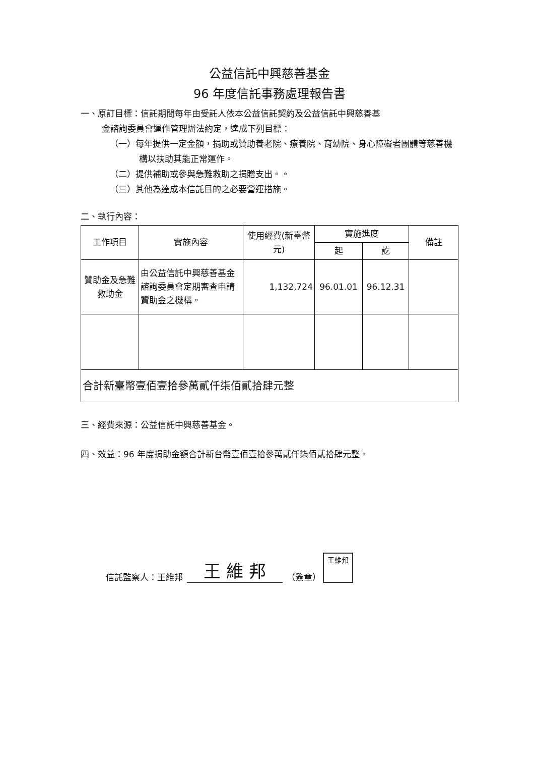公益信託中興慈善基金
96 年度信託事務處理報告書
一、原訂目標：信託期間每年由受託人依本公益信託契約及公益信託中興慈善基
金諮詢委員會運作管理辦法約定，達成下列目標：
（一）每年提供一定金額，捐助或贊助養老院、療養院、育幼院、身心障礙者團體等慈善機構以扶助其能正常運作。
（二）提供補助或參與急難救助之捐贈支出。。
（三）其他為達成本信託目的之必要營運措施。
二、執行內容：
| 工作項目 | 實施內容 | 使用經費(新臺幣元) | 實施進度 | | 備註 |
| --- | --- | --- | --- | --- | --- |
| | | | 起 | 訖 | |
| 贊助金及急難救助金 | 由公益信託中興慈善基金諮詢委員會定期審查申請贊助金之機構。 | 1,132,724 | 96.01.01 | 96.12.31 | |
| 合計新臺幣壹佰壹拾參萬貳仟柒佰貳拾肆元整 | | | | | |
三、經費來源：公益信託中興慈善基金。
四、效益：96 年度捐助金額合計新台幣壹佰壹拾參萬貳仟柒佰貳拾肆元整。
信託監察人：王維邦 王 維 邦 （簽章）
王維邦